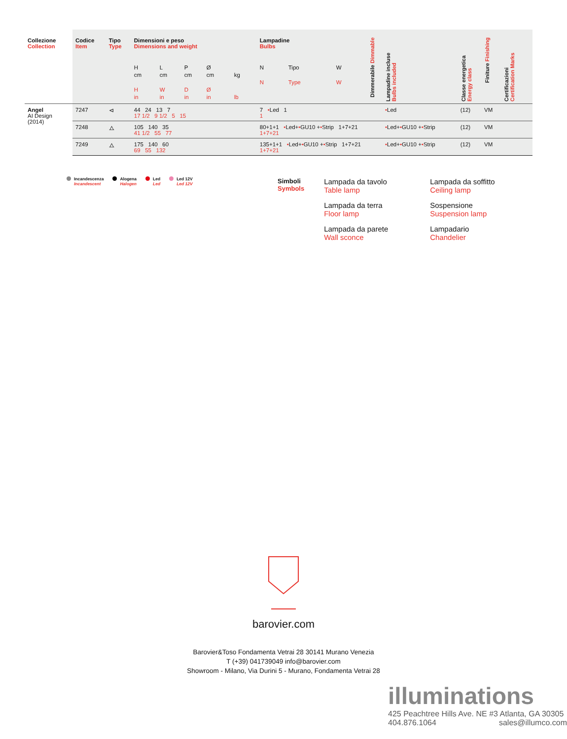| Collezione Collection | Codice Item | Tipo Type | Dimensioni e peso Dimensions and weight H cm H in L cm W in P cm D in Ø cm Ø in kg lb | Lampadine Bulbs N N Tipo Type W W | Dimmerabile Dimmable | Lampadine incluse Bulbs included | Classe energetica Energy class | Finiture Finishing | Certificazioni Certification Marks | |
| --- | --- | --- | --- | --- | --- | --- | --- | --- | --- | --- |
| Angel AI Design (2014) | 7247 | ⊲ | 44 24 13 7 17 1/2 9 1/2 5 15 | 7 • Led 1 1 | | • Led | (12) | VM | | |
| | 7248 | ⧍ | 105 140 35 41 1/2 55 77 | 80+1+1 • Led+ • GU10 + • Strip 1+7+21 1+7+21 | | • Led+ • GU10 + • Strip | (12) | VM | | |
| | 7249 | ⧍ | 175 140 60 69 55 132 | 135+1+1 • Led+ • GU10 + • Strip 1+7+21 1+7+21 | | • Led+ • GU10 + • Strip | (12) | VM | | |
Incandescenza
Incandescent
Alogena
Halogen
Led
Led
Led 12V
Led 12V
Simboli
Symbols
Lampada da tavolo
Table lamp
Lampada da soffitto
Ceiling lamp
Lampada da terra
Floor lamp
Sospensione
Suspension lamp
Lampada da parete
Wall sconce
Lampadario
Chandelier
barovier.com
Barovier&Toso Fondamenta Vetrai 28 30141 Murano Venezia
T (+39) 041739049 info@barovier.com
Showroom - Milano, Via Durini 5 - Murano, Fondamenta Vetrai 28
illuminations
425 Peachtree Hills Ave. NE #3 Atlanta, GA 30305
404.876.1064 sales@illumco.com